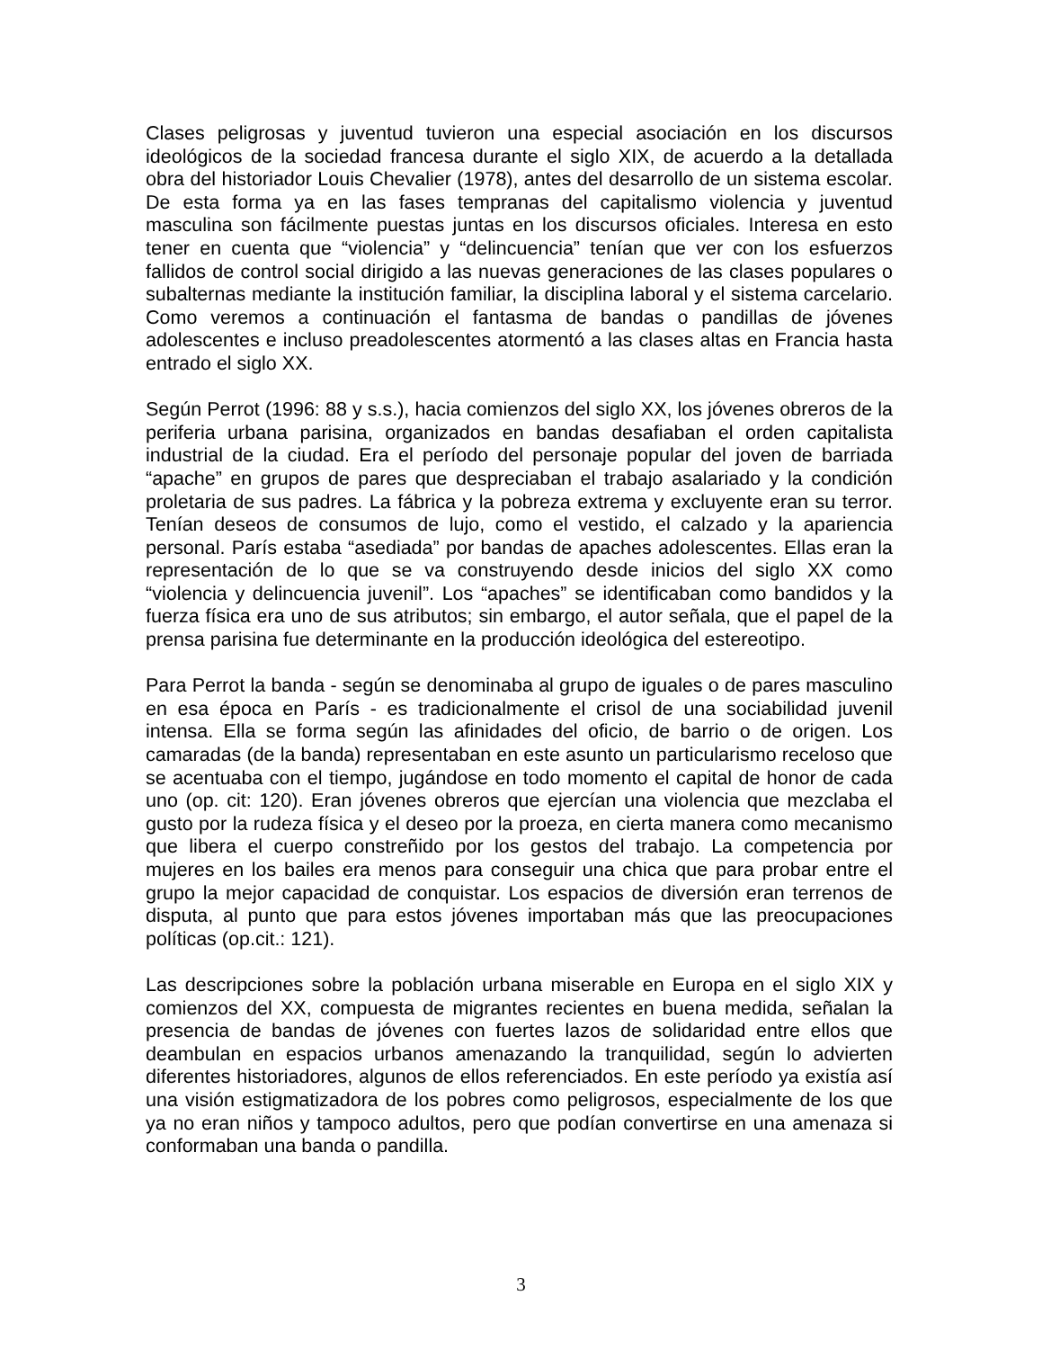Clases peligrosas y juventud tuvieron una especial asociación en los discursos ideológicos de la sociedad francesa durante el siglo XIX, de acuerdo a la detallada obra del historiador Louis Chevalier (1978), antes del desarrollo de un sistema escolar. De esta forma ya en las fases tempranas del capitalismo violencia y juventud masculina son fácilmente puestas juntas en los discursos oficiales. Interesa en esto tener en cuenta que “violencia” y “delincuencia” tenían que ver con los esfuerzos fallidos de control social dirigido a las nuevas generaciones de las clases populares o subalternas mediante la institución familiar, la disciplina laboral y el sistema carcelario. Como veremos a continuación el fantasma de bandas o pandillas de jóvenes adolescentes e incluso preadolescentes atormentó a las clases altas en Francia hasta entrado el siglo XX.
Según Perrot (1996: 88 y s.s.), hacia comienzos del siglo XX, los jóvenes obreros de la periferia urbana parisina, organizados en bandas desafiaban el orden capitalista industrial de la ciudad. Era el período del personaje popular del joven de barriada “apache” en grupos de pares que despreciaban el trabajo asalariado y la condición proletaria de sus padres. La fábrica y la pobreza extrema y excluyente eran su terror. Tenían deseos de consumos de lujo, como el vestido, el calzado y la apariencia personal. París estaba “asediada” por bandas de apaches adolescentes. Ellas eran la representación de lo que se va construyendo desde inicios del siglo XX como “violencia y delincuencia juvenil”. Los “apaches” se identificaban como bandidos y la fuerza física era uno de sus atributos; sin embargo, el autor señala, que el papel de la prensa parisina fue determinante en la producción ideológica del estereotipo.
Para Perrot la banda - según se denominaba al grupo de iguales o de pares masculino en esa época en París - es tradicionalmente el crisol de una sociabilidad juvenil intensa. Ella se forma según las afinidades del oficio, de barrio o de origen. Los camaradas (de la banda) representaban en este asunto un particularismo receloso que se acentuaba con el tiempo, jugándose en todo momento el capital de honor de cada uno (op. cit: 120). Eran jóvenes obreros que ejercían una violencia que mezclaba el gusto por la rudeza física y el deseo por la proeza, en cierta manera como mecanismo que libera el cuerpo constreñido por los gestos del trabajo. La competencia por mujeres en los bailes era menos para conseguir una chica que para probar entre el grupo la mejor capacidad de conquistar. Los espacios de diversión eran terrenos de disputa, al punto que para estos jóvenes importaban más que las preocupaciones políticas (op.cit.: 121).
Las descripciones sobre la población urbana miserable en Europa en el siglo XIX y comienzos del XX, compuesta de migrantes recientes en buena medida, señalan la presencia de bandas de jóvenes con fuertes lazos de solidaridad entre ellos que deambulan en espacios urbanos amenazando la tranquilidad, según lo advierten diferentes historiadores, algunos de ellos referenciados. En este período ya existía así una visión estigmatizadora de los pobres como peligrosos, especialmente de los que ya no eran niños y tampoco adultos, pero que podían convertirse en una amenaza si conformaban una banda o pandilla.
3